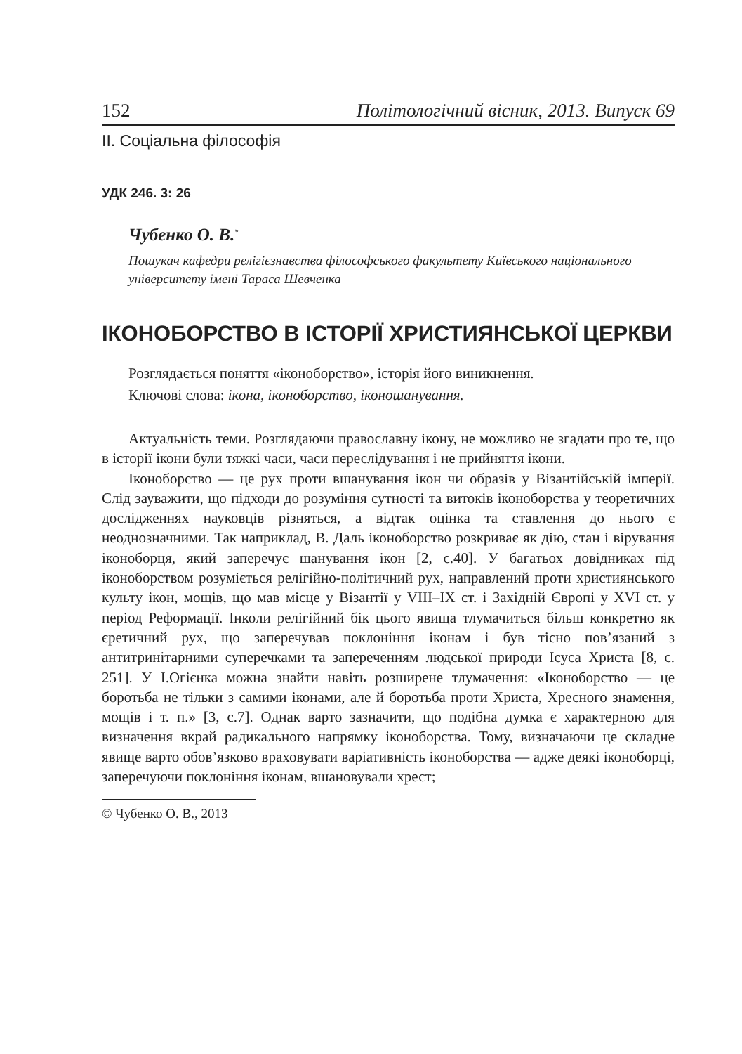152 Політологічний вісник, 2013. Випуск 69
ІІ. Соціальна філософія
УДК 246. 3: 26
Чубенко О. В.<sup>*</sup>
Пошукач кафедри релігієзнавства філософського факультету Київського національного університету імені Тараса Шевченка
ІКОНОБОРСТВО В ІСТОРІЇ ХРИСТИЯНСЬКОЇ ЦЕРКВИ
Розглядається поняття «іконоборство», історія його виникнення.
Ключові слова: ікона, іконоборство, іконошанування.
Актуальність теми. Розглядаючи православну ікону, не можливо не згадати про те, що в історії ікони були тяжкі часи, часи переслідування і не прийняття ікони.
Іконоборство — це рух проти вшанування ікон чи образів у Візантійській імперії. Слід зауважити, що підходи до розуміння сутності та витоків іконоборства у теоретичних дослідженнях науковців різняться, а відтак оцінка та ставлення до нього є неоднозначними. Так наприклад, В. Даль іконоборство розкриває як дію, стан і вірування іконоборця, який заперечує шанування ікон [2, с.40]. У багатьох довідниках під іконоборством розуміється релігійно-політичний рух, направлений проти християнського культу ікон, мощів, що мав місце у Візантії у VIII–IX ст. і Західній Європі у XVI ст. у період Реформації. Інколи релігійний бік цього явища тлумачиться більш конкретно як єретичний рух, що заперечував поклоніння іконам і був тісно пов’язаний з антитринітарними суперечками та запереченням людської природи Ісуса Христа [8, с. 251]. У І.Огієнка можна знайти навіть розширене тлумачення: «Іконоборство — це боротьба не тільки з самими іконами, але й боротьба проти Христа, Хресного знамення, мощів і т. п.» [3, с.7]. Однак варто зазначити, що подібна думка є характерною для визначення вкрай радикального напрямку іконоборства. Тому, визначаючи це складне явище варто обов’язково враховувати варіативність іконоборства — адже деякі іконоборці, заперечуючи поклоніння іконам, вшановували хрест;
© Чубенко О. В., 2013